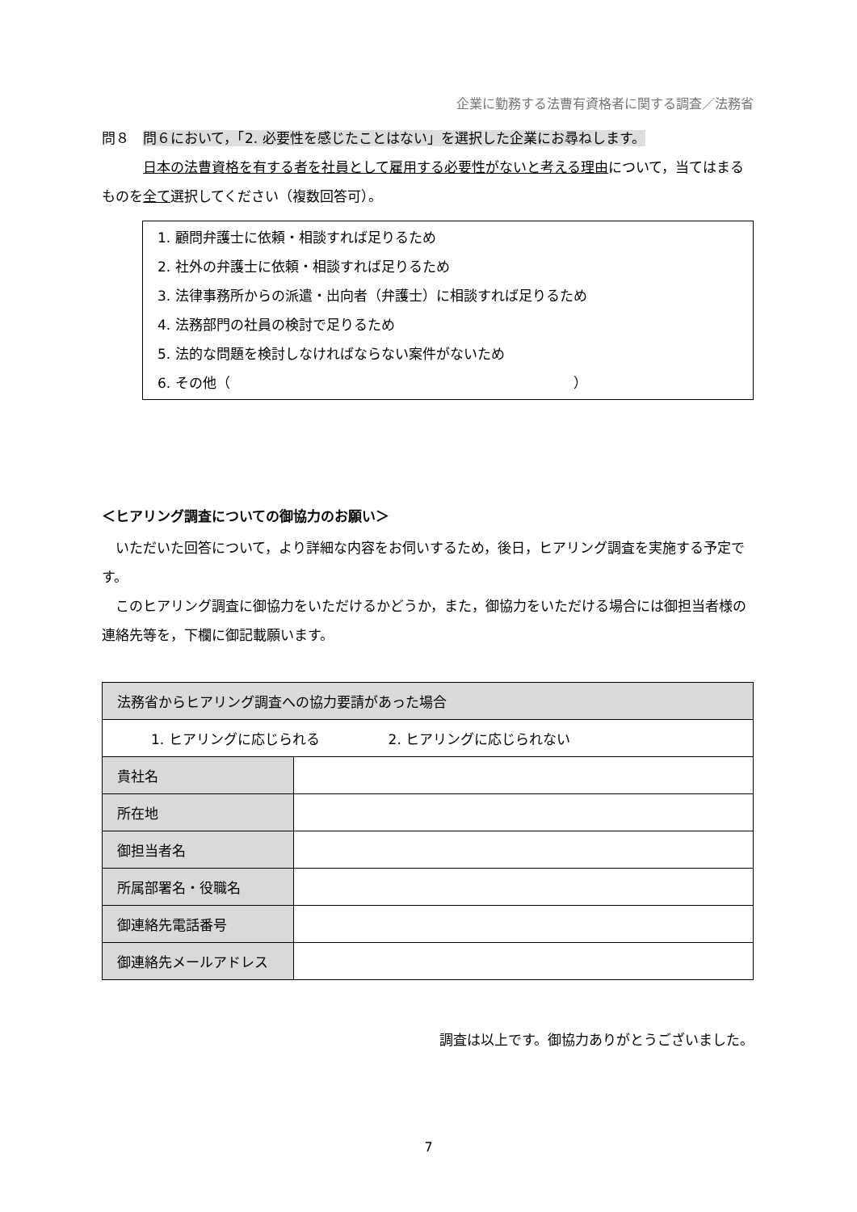企業に勤務する法曹有資格者に関する調査／法務省
問８　問６において，「2. 必要性を感じたことはない」を選択した企業にお尋ねします。
　　　日本の法曹資格を有する者を社員として雇用する必要性がないと考える理由について，当てはまるものを全て選択してください（複数回答可）。
1. 顧問弁護士に依頼・相談すれば足りるため
2. 社外の弁護士に依頼・相談すれば足りるため
3. 法律事務所からの派遣・出向者（弁護士）に相談すれば足りるため
4. 法務部門の社員の検討で足りるため
5. 法的な問題を検討しなければならない案件がないため
6. その他（　　　　　　　　　　　　　　　　　　　　　　　　　）
＜ヒアリング調査についての御協力のお願い＞
　いただいた回答について，より詳細な内容をお伺いするため，後日，ヒアリング調査を実施する予定です。
　このヒアリング調査に御協力をいただけるかどうか，また，御協力をいただける場合には御担当者様の連絡先等を，下欄に御記載願います。
| 法務省からヒアリング調査への協力要請があった場合 | |
| 1. ヒアリングに応じられる 2. ヒアリングに応じられない | |
| 貴社名 | |
| 所在地 | |
| 御担当者名 | |
| 所属部署名・役職名 | |
| 御連絡先電話番号 | |
| 御連絡先メールアドレス | |
調査は以上です。御協力ありがとうございました。
7